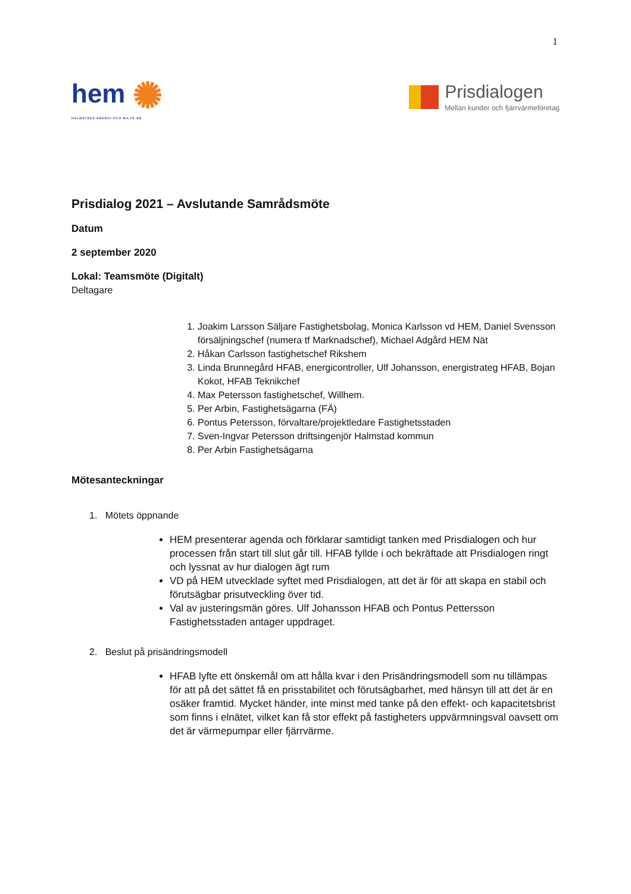1
hem ✺
HALMSTADS ENERGI OCH MILJÖ AB
Prisdialogen
Mellan kunder och fjärrvärmeföretag
Prisdialog 2021 – Avslutande Samrådsmöte
Datum
2 september 2020
Lokal: Teamsmöte (Digitalt)
Deltagare
1. Joakim Larsson Säljare Fastighetsbolag, Monica Karlsson vd HEM, Daniel Svensson försäljningschef (numera tf Marknadschef), Michael Adgård HEM Nät
2. Håkan Carlsson fastighetschef Rikshem
3. Linda Brunnegård HFAB, energicontroller, Ulf Johansson, energistrateg HFAB, Bojan Kokot, HFAB Teknikchef
4. Max Petersson fastighetschef, Willhem.
5. Per Arbin, Fastighetsägarna (FÄ)
6. Pontus Petersson, förvaltare/projektledare Fastighetsstaden
7. Sven-Ingvar Petersson driftsingenjör Halmstad kommun
8. Per Arbin Fastighetsägarna
Mötesanteckningar
1. Mötets öppnande
HEM presenterar agenda och förklarar samtidigt tanken med Prisdialogen och hur processen från start till slut går till. HFAB fyllde i och bekräftade att Prisdialogen ringt och lyssnat av hur dialogen ägt rum
VD på HEM utvecklade syftet med Prisdialogen, att det är för att skapa en stabil och förutsägbar prisutveckling över tid.
Val av justeringsmän göres. Ulf Johansson HFAB och Pontus Pettersson Fastighetsstaden antager uppdraget.
2. Beslut på prisändringsmodell
HFAB lyfte ett önskemål om att hålla kvar i den Prisändringsmodell som nu tillämpas för att på det sättet få en prisstabilitet och förutsägbarhet, med hänsyn till att det är en osäker framtid. Mycket händer, inte minst med tanke på den effekt- och kapacitetsbrist som finns i elnätet, vilket kan få stor effekt på fastigheters uppvärmningsval oavsett om det är värmepumpar eller fjärrvärme.